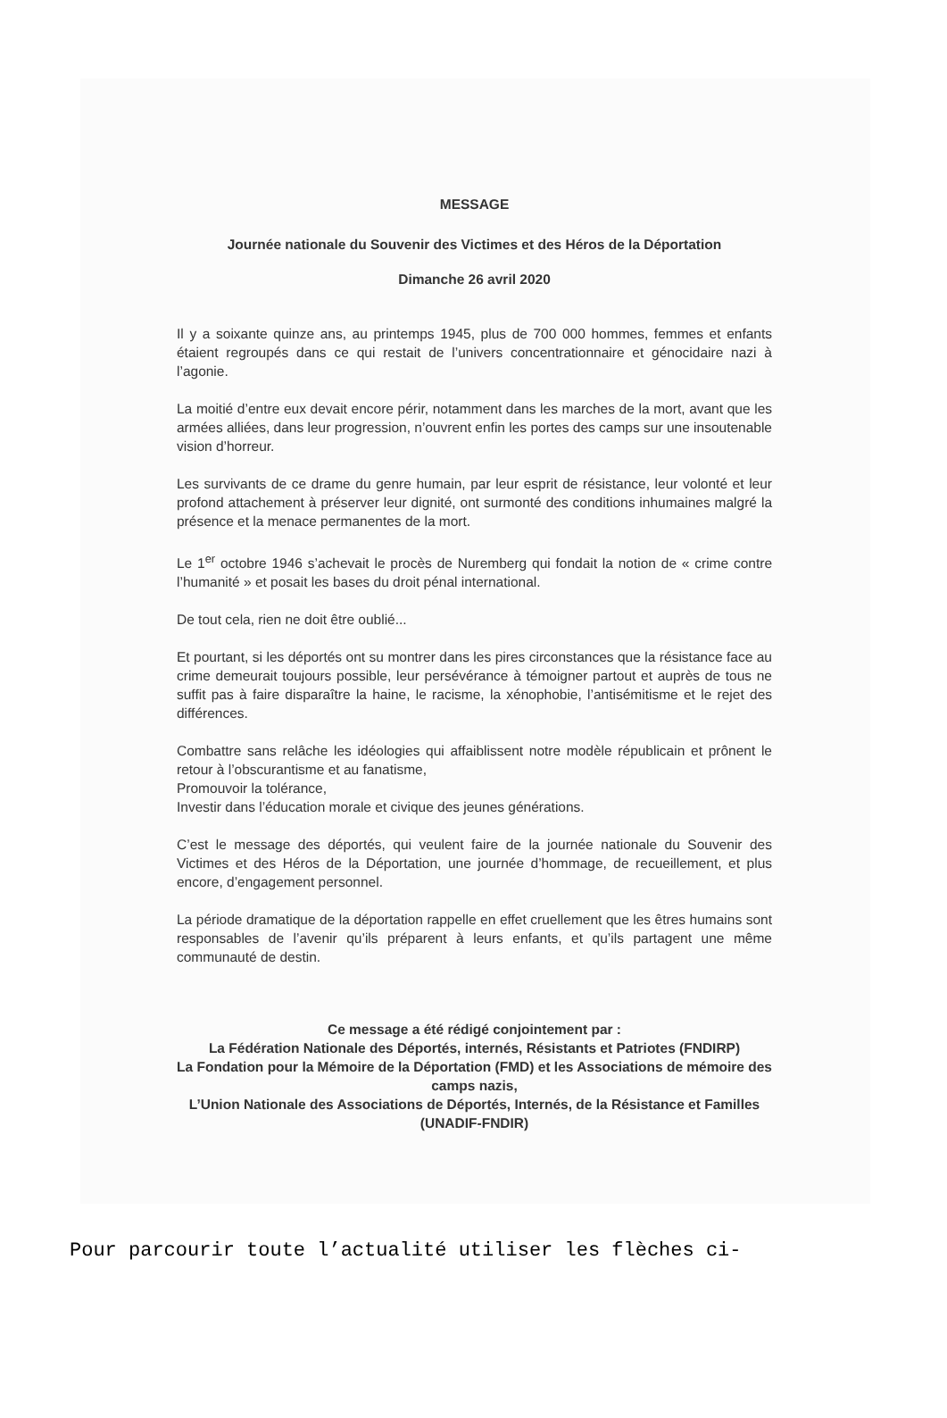MESSAGE
Journée nationale du Souvenir des Victimes et des Héros de la Déportation
Dimanche 26 avril 2020
Il y a soixante quinze ans, au printemps 1945, plus de 700 000 hommes, femmes et enfants étaient regroupés dans ce qui restait de l’univers concentrationnaire et génocidaire nazi à l’agonie.
La moitié d’entre eux devait encore périr, notamment dans les marches de la mort, avant que les armées alliées, dans leur progression, n’ouvrent enfin les portes des camps sur une insoutenable vision d’horreur.
Les survivants de ce drame du genre humain, par leur esprit de résistance, leur volonté et leur profond attachement à préserver leur dignité, ont surmonté des conditions inhumaines malgré la présence et la menace permanentes de la mort.
Le 1<sup>er</sup> octobre 1946 s’achevait le procès de Nuremberg qui fondait la notion de « crime contre l’humanité » et posait les bases du droit pénal international.
De tout cela, rien ne doit être oublié...
Et pourtant, si les déportés ont su montrer dans les pires circonstances que la résistance face au crime demeurait toujours possible, leur persévérance à témoigner partout et auprès de tous ne suffit pas à faire disparaître la haine, le racisme, la xénophobie, l’antisémitisme et le rejet des différences.
Combattre sans relâche les idéologies qui affaiblissent notre modèle républicain et prônent le retour à l’obscurantisme et au fanatisme,
Promouvoir la tolérance,
Investir dans l’éducation morale et civique des jeunes générations.
C’est le message des déportés, qui veulent faire de la journée nationale du Souvenir des Victimes et des Héros de la Déportation, une journée d’hommage, de recueillement, et plus encore, d’engagement personnel.
La période dramatique de la déportation rappelle en effet cruellement que les êtres humains sont responsables de l’avenir qu’ils préparent à leurs enfants, et qu’ils partagent une même communauté de destin.
Ce message a été rédigé conjointement par :
La Fédération Nationale des Déportés, internés, Résistants et Patriotes (FNDIRP)
La Fondation pour la Mémoire de la Déportation (FMD) et les Associations de mémoire des camps nazis,
L’Union Nationale des Associations de Déportés, Internés, de la Résistance et Familles (UNADIF-FNDIR)
Pour parcourir toute l’actualité utiliser les flèches ci-